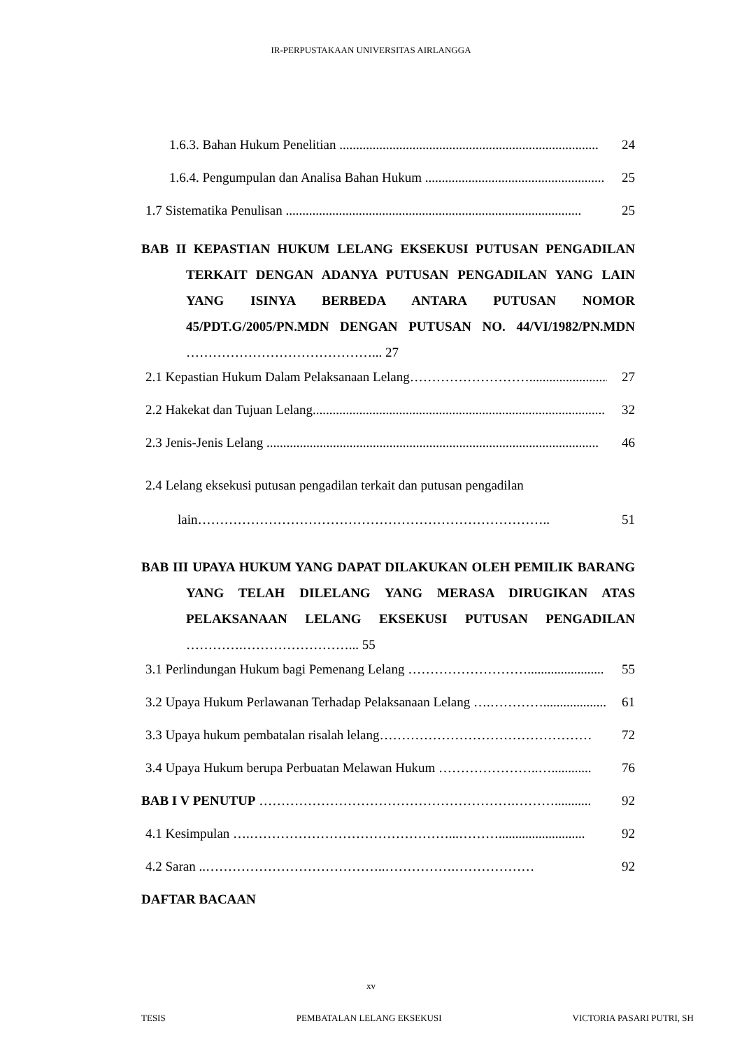IR-PERPUSTAKAAN UNIVERSITAS AIRLANGGA
1.6.3. Bahan Hukum Penelitian .............................................................................. 24
1.6.4. Pengumpulan dan Analisa Bahan Hukum ...................................................... 25
1.7 Sistematika Penulisan ......................................................................................... 25
BAB II KEPASTIAN HUKUM LELANG EKSEKUSI PUTUSAN PENGADILAN TERKAIT DENGAN ADANYA PUTUSAN PENGADILAN YANG LAIN YANG ISINYA BERBEDA ANTARA PUTUSAN NOMOR 45/PDT.G/2005/PN.MDN DENGAN PUTUSAN NO. 44/VI/1982/PN.MDN ……………………………………... 27
2.1 Kepastian Hukum Dalam Pelaksanaan Lelang……………………….......................... 27
2.2 Hakekat dan Tujuan Lelang........................................................................................ 32
2.3 Jenis-Jenis Lelang .................................................................................................... 46
2.4 Lelang eksekusi putusan pengadilan terkait dan putusan pengadilan
lain…………………………………………………………………….. 51
BAB III UPAYA HUKUM YANG DAPAT DILAKUKAN OLEH PEMILIK BARANG YANG TELAH DILELANG YANG MERASA DIRUGIKAN ATAS PELAKSANAAN LELANG EKSEKUSI PUTUSAN PENGADILAN ………….……………………... 55
3.1 Perlindungan Hukum bagi Pemenang Lelang ………………………....................... 55
3.2 Upaya Hukum Perlawanan Terhadap Pelaksanaan Lelang ….…………...................... 61
3.3 Upaya hukum pembatalan risalah lelang………………………………………… 72
3.4 Upaya Hukum berupa Perbuatan Melawan Hukum …………………..…............ 76
BAB I V PENUTUP ………………………………………………….………........... 92
4.1 Kesimpulan ….………………………………………...……….......................... 92
4.2 Saran ..…………………………………..…………….……………… 92
DAFTAR BACAAN
xv
TESIS PEMBATALAN LELANG EKSEKUSI VICTORIA PASARI PUTRI, SH